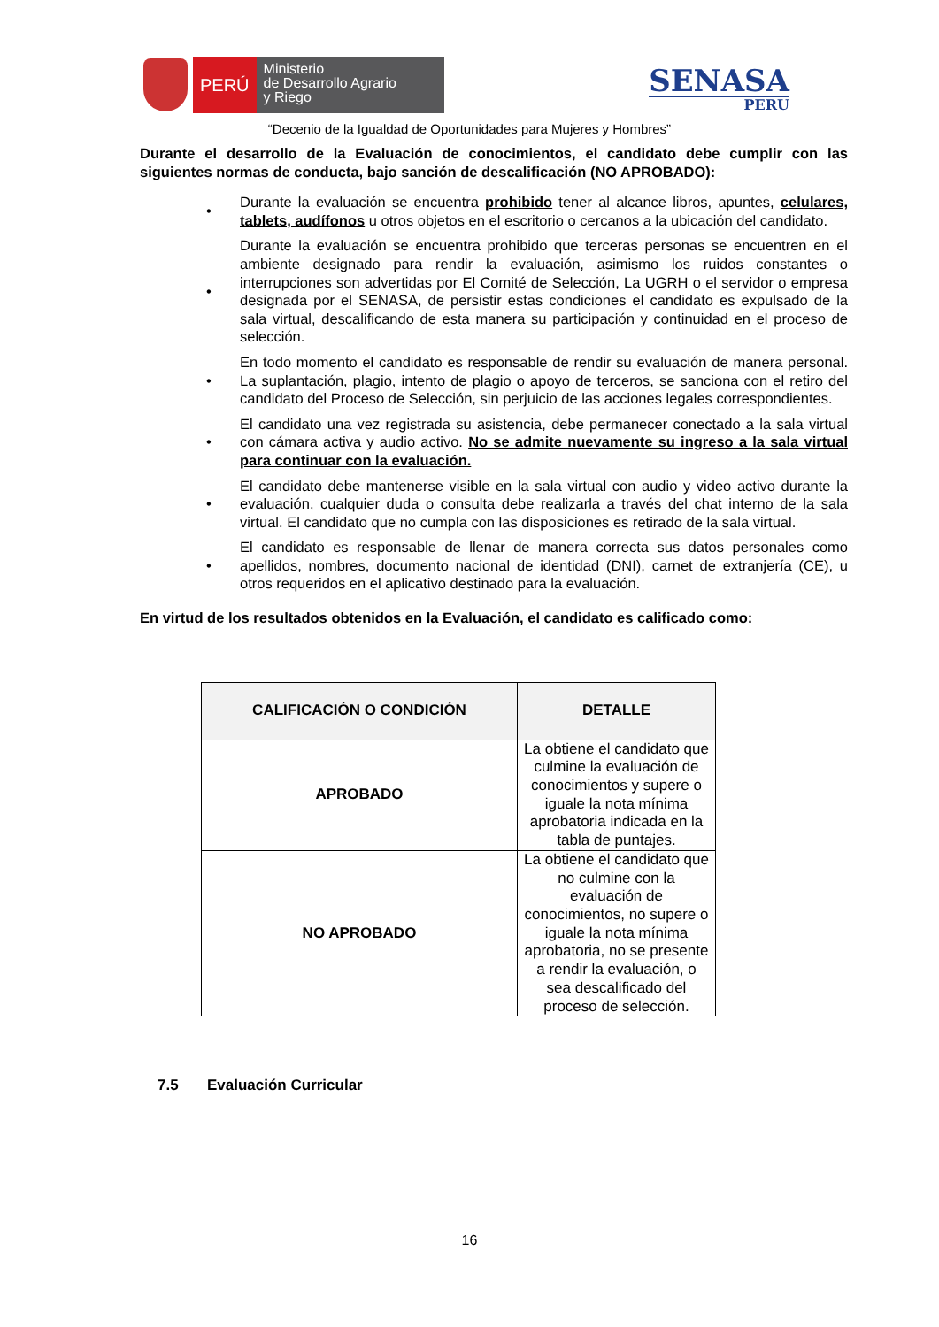PERÚ
Ministerio
de Desarrollo Agrario
y Riego
SENASA
PERU
“Decenio de la Igualdad de Oportunidades para Mujeres y Hombres”
Durante el desarrollo de la Evaluación de conocimientos, el candidato debe cumplir con las siguientes normas de conducta, bajo sanción de descalificación (NO APROBADO):
• Durante la evaluación se encuentra prohibido tener al alcance libros, apuntes, celulares, tablets, audífonos u otros objetos en el escritorio o cercanos a la ubicación del candidato.
• Durante la evaluación se encuentra prohibido que terceras personas se encuentren en el ambiente designado para rendir la evaluación, asimismo los ruidos constantes o interrupciones son advertidas por El Comité de Selección, La UGRH o el servidor o empresa designada por el SENASA, de persistir estas condiciones el candidato es expulsado de la sala virtual, descalificando de esta manera su participación y continuidad en el proceso de selección.
• En todo momento el candidato es responsable de rendir su evaluación de manera personal. La suplantación, plagio, intento de plagio o apoyo de terceros, se sanciona con el retiro del candidato del Proceso de Selección, sin perjuicio de las acciones legales correspondientes.
• El candidato una vez registrada su asistencia, debe permanecer conectado a la sala virtual con cámara activa y audio activo. No se admite nuevamente su ingreso a la sala virtual para continuar con la evaluación.
• El candidato debe mantenerse visible en la sala virtual con audio y video activo durante la evaluación, cualquier duda o consulta debe realizarla a través del chat interno de la sala virtual. El candidato que no cumpla con las disposiciones es retirado de la sala virtual.
• El candidato es responsable de llenar de manera correcta sus datos personales como apellidos, nombres, documento nacional de identidad (DNI), carnet de extranjería (CE), u otros requeridos en el aplicativo destinado para la evaluación.
En virtud de los resultados obtenidos en la Evaluación, el candidato es calificado como:
| CALIFICACIÓN O CONDICIÓN | DETALLE |
| --- | --- |
| APROBADO | La obtiene el candidato que culmine la evaluación de conocimientos y supere o iguale la nota mínima aprobatoria indicada en la tabla de puntajes. |
| NO APROBADO | La obtiene el candidato que no culmine con la evaluación de conocimientos, no supere o iguale la nota mínima aprobatoria, no se presente a rendir la evaluación, o sea descalificado del proceso de selección. |
7.5 Evaluación Curricular
16